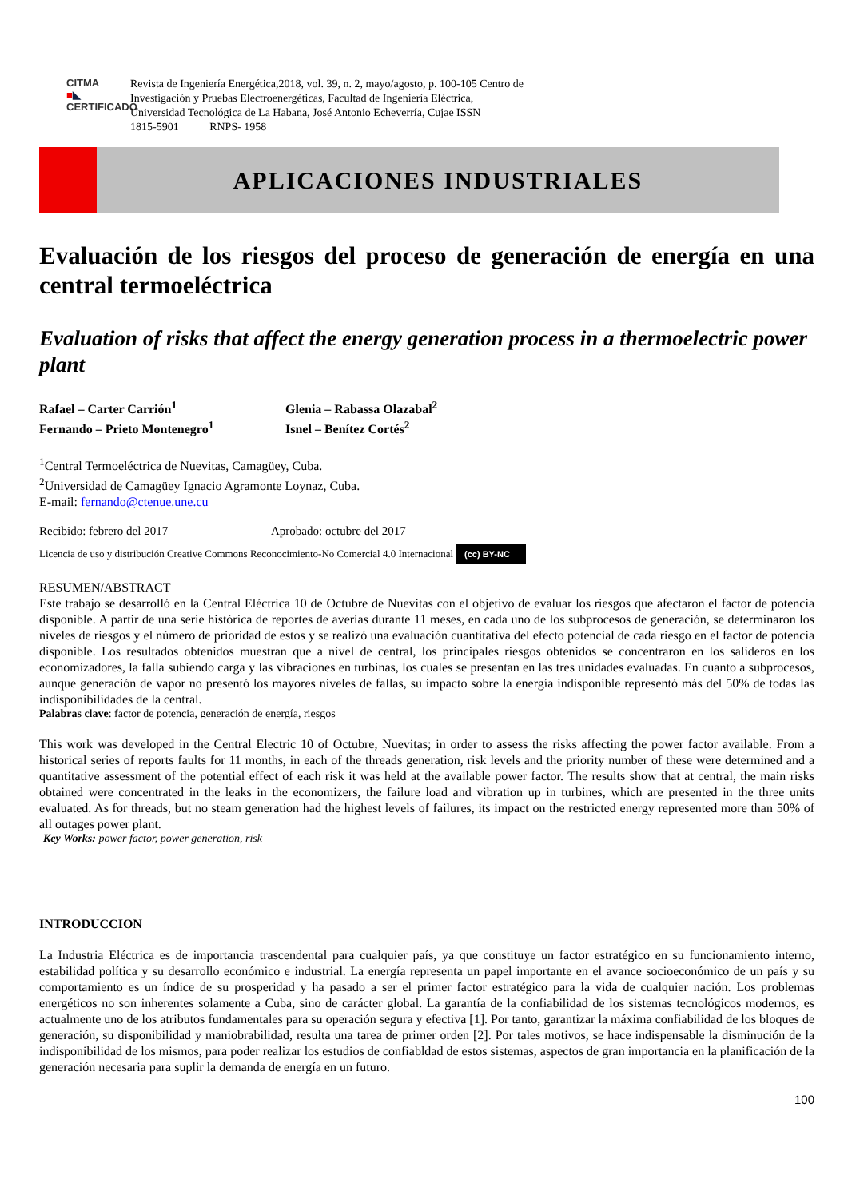CITMA
■◣
CERTIFICADO
Revista de Ingeniería Energética,2018, vol. 39, n. 2, mayo/agosto, p. 100-105 Centro de
Investigación y Pruebas Electroenergéticas, Facultad de Ingeniería Eléctrica,
Universidad Tecnológica de La Habana, José Antonio Echeverría, Cujae ISSN
1815-5901 RNPS- 1958
APLICACIONES INDUSTRIALES
Evaluación de los riesgos del proceso de generación de energía en una central termoeléctrica
Evaluation of risks that affect the energy generation process in a thermoelectric power plant
Rafael – Carter Carrión<sup>1</sup>
Fernando – Prieto Montenegro<sup>1</sup>
Glenia – Rabassa Olazabal<sup>2</sup>
Isnel – Benítez Cortés<sup>2</sup>
<sup>1</sup> Central Termoeléctrica de Nuevitas, Camagüey, Cuba.
<sup>2</sup> Universidad de Camagüey Ignacio Agramonte Loynaz, Cuba.
E-mail: fernando@ctenue.une.cu
Recibido: febrero del 2017 Aprobado: octubre del 2017
Licencia de uso y distribución Creative Commons Reconocimiento-No Comercial 4.0 Internacional (cc) BY-NC
RESUMEN/ABSTRACT
Este trabajo se desarrolló en la Central Eléctrica 10 de Octubre de Nuevitas con el objetivo de evaluar los riesgos que afectaron el factor de potencia disponible. A partir de una serie histórica de reportes de averías durante 11 meses, en cada uno de los subprocesos de generación, se determinaron los niveles de riesgos y el número de prioridad de estos y se realizó una evaluación cuantitativa del efecto potencial de cada riesgo en el factor de potencia disponible. Los resultados obtenidos muestran que a nivel de central, los principales riesgos obtenidos se concentraron en los salideros en los economizadores, la falla subiendo carga y las vibraciones en turbinas, los cuales se presentan en las tres unidades evaluadas. En cuanto a subprocesos, aunque generación de vapor no presentó los mayores niveles de fallas, su impacto sobre la energía indisponible representó más del 50% de todas las indisponibilidades de la central.
Palabras clave: factor de potencia, generación de energía, riesgos
This work was developed in the Central Electric 10 of Octubre, Nuevitas; in order to assess the risks affecting the power factor available. From a historical series of reports faults for 11 months, in each of the threads generation, risk levels and the priority number of these were determined and a quantitative assessment of the potential effect of each risk it was held at the available power factor. The results show that at central, the main risks obtained were concentrated in the leaks in the economizers, the failure load and vibration up in turbines, which are presented in the three units evaluated. As for threads, but no steam generation had the highest levels of failures, its impact on the restricted energy represented more than 50% of all outages power plant.
Key Works: power factor, power generation, risk
INTRODUCCION
La Industria Eléctrica es de importancia trascendental para cualquier país, ya que constituye un factor estratégico en su funcionamiento interno, estabilidad política y su desarrollo económico e industrial. La energía representa un papel importante en el avance socioeconómico de un país y su comportamiento es un índice de su prosperidad y ha pasado a ser el primer factor estratégico para la vida de cualquier nación. Los problemas energéticos no son inherentes solamente a Cuba, sino de carácter global. La garantía de la confiabilidad de los sistemas tecnológicos modernos, es actualmente uno de los atributos fundamentales para su operación segura y efectiva [1]. Por tanto, garantizar la máxima confiabilidad de los bloques de generación, su disponibilidad y maniobrabilidad, resulta una tarea de primer orden [2]. Por tales motivos, se hace indispensable la disminución de la indisponibilidad de los mismos, para poder realizar los estudios de confiabldad de estos sistemas, aspectos de gran importancia en la planificación de la generación necesaria para suplir la demanda de energía en un futuro.
100